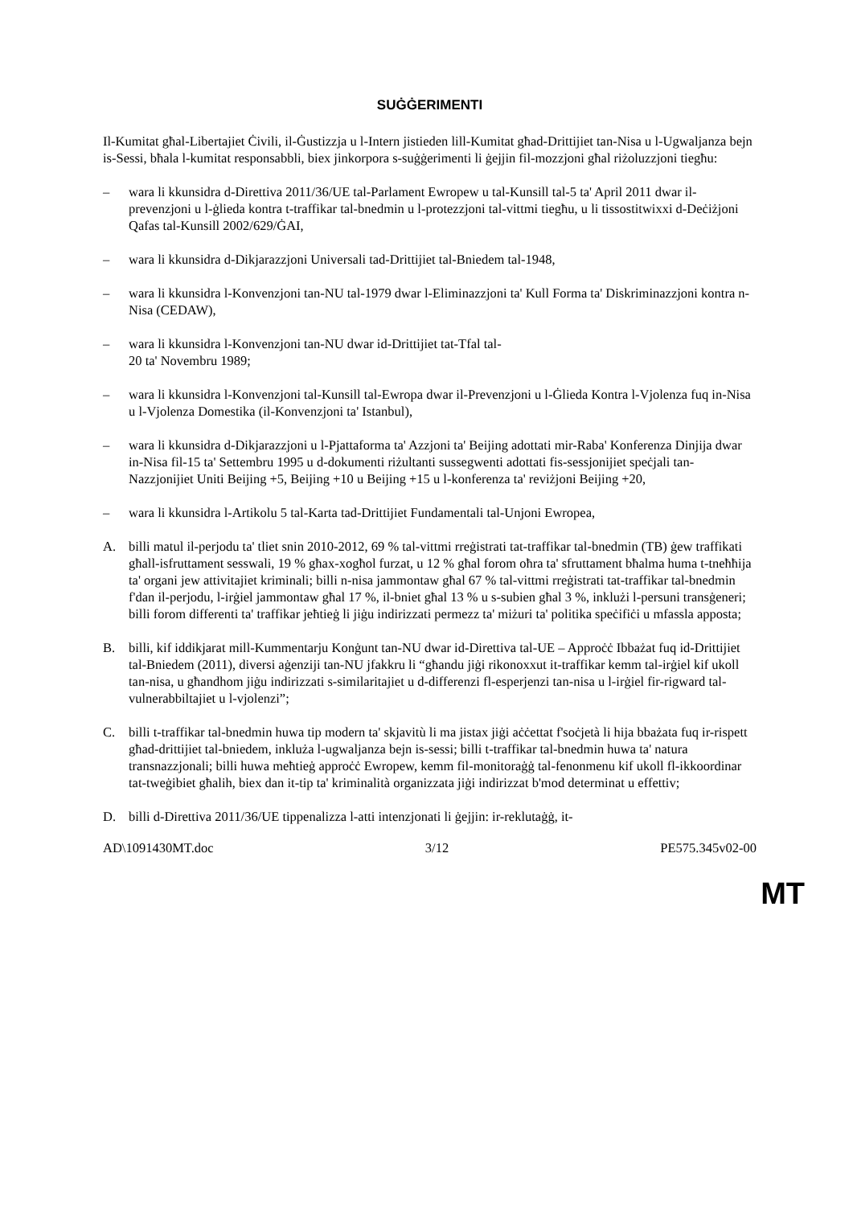SUĠĠERIMENTI
Il-Kumitat għal-Libertajiet Ċivili, il-Ġustizzja u l-Intern jistieden lill-Kumitat għad-Drittijiet tan-Nisa u l-Ugwaljanza bejn is-Sessi, bħala l-kumitat responsabbli, biex jinkorpora s-suġġerimenti li ġejjin fil-mozzjoni għal riżoluzzjoni tiegħu:
– wara li kkunsidra d-Direttiva 2011/36/UE tal-Parlament Ewropew u tal-Kunsill tal-5 ta' April 2011 dwar il-prevenzjoni u l-ġlieda kontra t-traffikar tal-bnedmin u l-protezzjoni tal-vittmi tiegħu, u li tissostitwixxi d-Deċiżjoni Qafas tal-Kunsill 2002/629/ĠAI,
– wara li kkunsidra d-Dikjarazzjoni Universali tad-Drittijiet tal-Bniedem tal-1948,
– wara li kkunsidra l-Konvenzjoni tan-NU tal-1979 dwar l-Eliminazzjoni ta' Kull Forma ta' Diskriminazzjoni kontra n-Nisa (CEDAW),
– wara li kkunsidra l-Konvenzjoni tan-NU dwar id-Drittijiet tat-Tfal tal-
20 ta' Novembru 1989;
– wara li kkunsidra l-Konvenzjoni tal-Kunsill tal-Ewropa dwar il-Prevenzjoni u l-Ġlieda Kontra l-Vjolenza fuq in-Nisa u l-Vjolenza Domestika (il-Konvenzjoni ta' Istanbul),
– wara li kkunsidra d-Dikjarazzjoni u l-Pjattaforma ta' Azzjoni ta' Beijing adottati mir-Raba' Konferenza Dinjija dwar in-Nisa fil-15 ta' Settembru 1995 u d-dokumenti riżultanti sussegwenti adottati fis-sessjonijiet speċjali tan-Nazzjonijiet Uniti Beijing +5, Beijing +10 u Beijing +15 u l-konferenza ta' reviżjoni Beijing +20,
– wara li kkunsidra l-Artikolu 5 tal-Karta tad-Drittijiet Fundamentali tal-Unjoni Ewropea,
A. billi matul il-perjodu ta' tliet snin 2010-2012, 69 % tal-vittmi rreġistrati tat-traffikar tal-bnedmin (TB) ġew traffikati għall-isfruttament sesswali, 19 % għax-xogħol furzat, u 12 % għal forom oħra ta' sfruttament bħalma huma t-tneħħija ta' organi jew attivitajiet kriminali; billi n-nisa jammontaw għal 67 % tal-vittmi rreġistrati tat-traffikar tal-bnedmin f'dan il-perjodu, l-irġiel jammontaw għal 17 %, il-bniet għal 13 % u s-subien għal 3 %, inklużi l-persuni transġeneri; billi forom differenti ta' traffikar jeħtieġ li jiġu indirizzati permezz ta' miżuri ta' politika speċifiċi u mfassla apposta;
B. billi, kif iddikjarat mill-Kummentarju Konġunt tan-NU dwar id-Direttiva tal-UE – Approċċ Ibbażat fuq id-Drittijiet tal-Bniedem (2011), diversi aġenziji tan-NU jfakkru li “għandu jiġi rikonoxxut it-traffikar kemm tal-irġiel kif ukoll tan-nisa, u għandhom jiġu indirizzati s-similaritajiet u d-differenzi fl-esperjenzi tan-nisa u l-irġiel fir-rigward tal-vulnerabbiltajiet u l-vjolenzi”;
C. billi t-traffikar tal-bnedmin huwa tip modern ta' skjavitù li ma jistax jiġi aċċettat f'soċjetà li hija bbażata fuq ir-rispett għad-drittijiet tal-bniedem, inkluża l-ugwaljanza bejn is-sessi; billi t-traffikar tal-bnedmin huwa ta' natura transnazzjonali; billi huwa meħtieġ approċċ Ewropew, kemm fil-monitoraġġ tal-fenonmenu kif ukoll fl-ikkoordinar tat-tweġibiet għalih, biex dan it-tip ta' kriminalità organizzata jiġi indirizzat b'mod determinat u effettiv;
D. billi d-Direttiva 2011/36/UE tippenalizza l-atti intenzjonati li ġejjin: ir-reklutaġġ, it-
AD\1091430MT.doc 3/12 PE575.345v02-00
MT